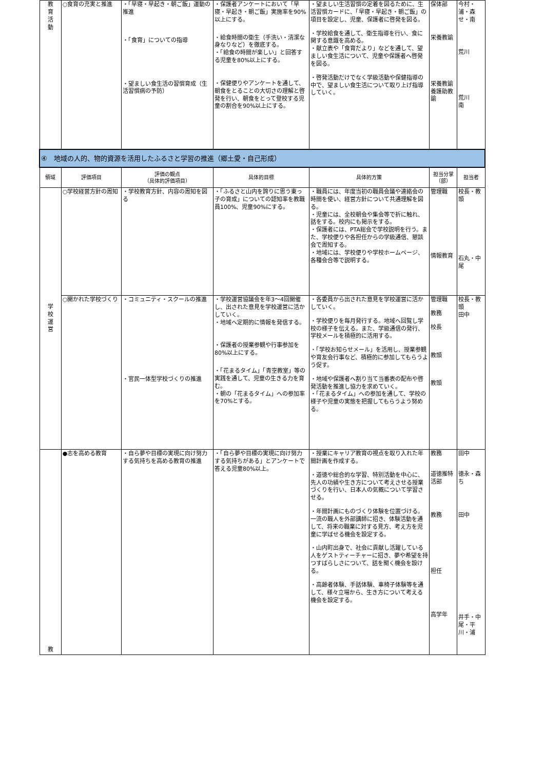| 教 育 活 動 | ○食育の充実と推進 | ・「早寝・早起き・朝ご飯」運動の推進 ・「食育」についての指導 ・望ましい食生活の習慣育成（生活習慣病の予防） | ・保護者アンケートにおいて「早寝・早起き・朝ご飯」実施率を90%以上にする。 ・給食時間の衛生（手洗い・清潔な身なりなど）を徹底する。 ・「給食の時間が楽しい」と回答する児童を80%以上にする。 ・保健便りやアンケートを通して、朝食をとることの大切さの理解と啓発を行い、朝食をとって登校する児童の割合を90%以上にする。 | ・望ましい生活習慣の定着を図るために、生活習慣カードに、「早寝・早起き・朝ご飯」の項目を設定し、児童、保護者に啓発を図る。 ・学校給食を通して、衛生指導を行い、食に関する意識を高める。 ・献立表や「食育だより」などを通して、望ましい食生活について、児童や保護者へ啓発を図る。 ・啓発活動だけでなく学級活動や保健指導の中で、望ましい食生活について取り上げ指導していく。 | 保体部 栄養教諭 栄養教諭 養護助教諭 | 今村・浦・森せ・南 荒川 荒川 南 |
| ④ 地域の人的、物的資源を活用したふるさと学習の推進（郷土愛・自己形成） | | | | | | |
| 領域 | 評価項目 | 評価の観点 （具体的評価項目） | 具体的目標 | 具体的方策 | 担当分掌（部） | 担当者 |
| 学 校 運 営 | ○学校経営方針の周知 | ・学校教育方針、内容の周知を図る | ・「ふるさと山内を誇りに思う東っ子の育成」についての認知率を教職員100%、児童90%にする。 | ・職員には、年度当初の職員会議や連絡会の時間を使い、経営方針について共通理解を図る。 ・児童には、全校朝会や集会等で折に触れ、話をする。校内にも掲示をする。 ・保護者には、PTA総会で学校説明を行う。また、学校便りや各担任からの学級通信、懇談会で周知する。 ・地域には、学校便りや学校ホームページ、各種会合等で説明する。 | 管理職 情報教育 | 校長・教頭 石丸・中尾 |
| | ○開かれた学校づくり | ・コミュニティ・スクールの推進 ・官民一体型学校づくりの推進 | ・学校運営協議会を年3～4回開催し、出された意見を学校運営に活かしていく。 ・地域へ定期的に情報を発信する。 ・保護者の授業参観や行事参加を80%以上にする。 ・「花まるタイム」「青空教室」等の実践を通して、児童の生きる力を育む。 ・朝の「花まるタイム」への参加率を70%とする。 | ・各委員から出された意見を学校運営に活かしていく。 ・学校便りを毎月発行する。地域へ回覧し学校の様子を伝える。また、学級通信の発行、学校メールを積極的に活用する。 ・「学校お知らせメール」を活用し、授業参観や育友会行事など、積極的に参加してもらうよう促す。 ・地域や保護者へ割り当て当番表の配布や啓発活動を推進し協力を求めていく。 ・「花まるタイム」への参加を通して、学校の様子や児童の実態を把握してもらうよう努める。 | 管理職 教務 校長 教頭 教頭 | 校長・教頭 田中 |
| 教 | ●志を高める教育 | ・自ら夢や目標の実現に向け努力する気持ちを高める教育の推進 | ・「自ら夢や目標の実現に向け努力する気持ちがある」とアンケートで答える児童80%以上。 | ・授業にキャリア教育の視点を取り入れた年間計画を作成する。 ・道徳や総合的な学習、特別活動を中心に、先人の功績や生き方について考えさせる授業づくりを行い、日本人の気概について学習させる。 ・年間計画にものづくり体験を位置づける。一流の職人を外部講師に招き、体験活動を通して、将来の職業に対する見方、考え方を児童に学ばせる機会を設定する。 ・山内町出身で、社会に貢献し活躍している人をゲストティーチャーに招き、夢や希望を持つすばらしさについて、話を聞く機会を設ける。 ・高齢者体験、手話体験、車椅子体験等を通して、様々立場から、生き方について考える機会を設定する。 | 教務 道徳推特活部 教務 担任 高学年 | 田中 徳永・森ち 田中 井手・中尾・平川・浦 |